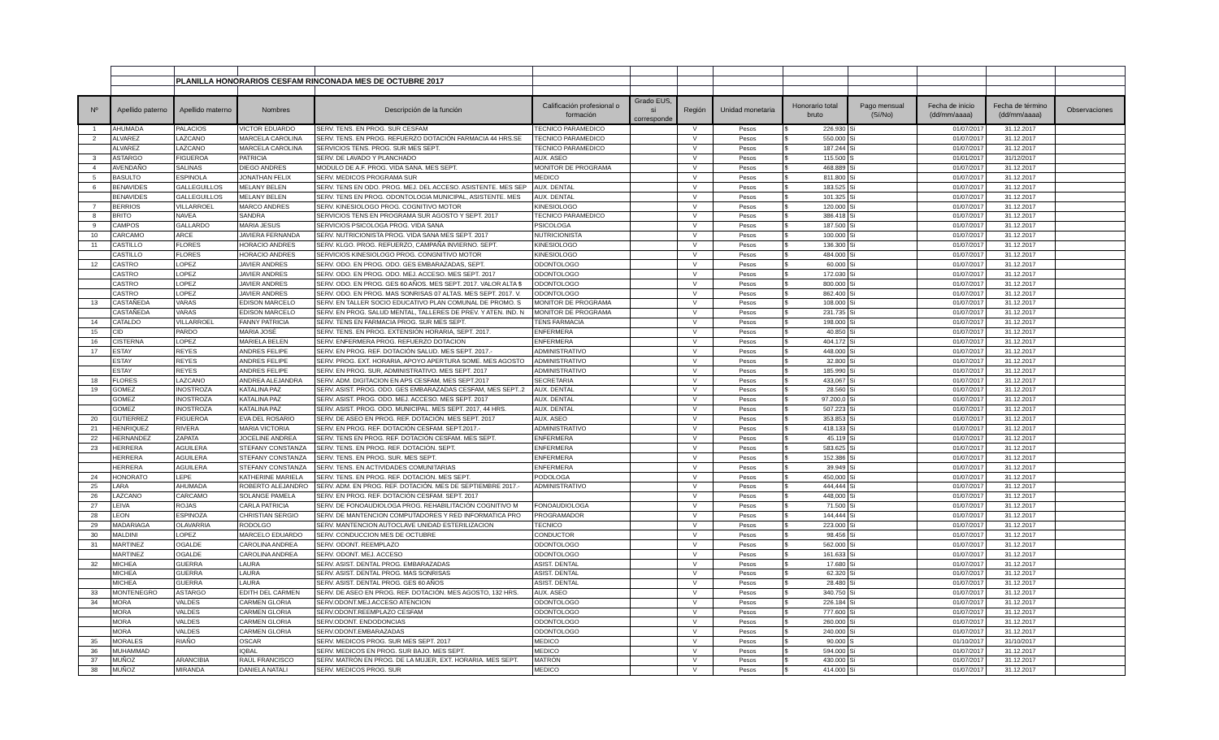| | | PLANILLA HONORARIOS CESFAM RINCONADA MES DE OCTUBRE 2017 | | | | | | | | | | | |
| Nº | Apellido paterno | Apellido materno | Nombres | Descripción de la función | Calificación profesional o formación | Grado EUS, si corresponde | Región | Unidad monetaria | Honorario total bruto | Pago mensual (Sí/No) | Fecha de inicio (dd/mm/aaaa) | Fecha de término (dd/mm/aaaa) | Observaciones |
| 1 | AHUMADA | PALACIOS | VICTOR EDUARDO | SERV. TENS. EN PROG. SUR CESFAM | TECNICO PARAMEDICO | | V | Pesos | $ 226.930 | Sí | 01/07/2017 | 31.12.2017 | |
| 2 | ALVAREZ | LAZCANO | MARCELA CAROLINA | SERV. TENS. EN PROG. REFUERZO DOTACIÓN FARMACIA 44 HRS.SE | TECNICO PARAMEDICO | | V | Pesos | $ 550.000 | Sí | 01/07/2017 | 31.12.2017 | |
| | ALVAREZ | LAZCANO | MARCELA CAROLINA | SERVICIOS TENS. PROG. SUR MES SEPT. | TECNICO PARAMEDICO | | V | Pesos | $ 187.244 | Sí | 01/07/2017 | 31.12.2017 | |
| 3 | ASTARGO | FIGUEROA | PATRICIA | SERV. DE LAVADO Y PLANCHADO | AUX. ASEO | | V | Pesos | $ 115.500 | S | 01/01/2017 | 31/12/2017 | |
| 4 | AVENDAÑO | SALINAS | DIEGO ANDRES | MODULO DE A.F. PROG. VIDA SANA. MES SEPT. | MONITOR DE PROGRAMA | | V | Pesos | $ 468.889 | Sí | 01/07/2017 | 31.12.2017 | |
| 5 | BASULTO | ESPINOLA | JONATHAN FELIX | SERV. MEDICOS PROGRAMA SUR | MEDICO | | V | Pesos | $ 811.800 | Sí | 01/07/2017 | 31.12.2017 | |
| 6 | BENAVIDES | GALLEGUILLOS | MELANY BELEN | SERV. TENS EN ODO. PROG. MEJ. DEL ACCESO. ASISTENTE. MES SEP | AUX. DENTAL | | V | Pesos | $ 183.525 | Sí | 01/07/2017 | 31.12.2017 | |
| | BENAVIDES | GALLEGUILLOS | MELANY BELEN | SERV. TENS EN PROG. ODONTOLOGIA MUNICIPAL, ASISTENTE. MES | AUX. DENTAL | | V | Pesos | $ 101.325 | Sí | 01/07/2017 | 31.12.2017 | |
| 7 | BERRIOS | VILLARROEL | MARCO ANDRES | SERV. KINESIOLOGO PROG. COGNITIVO MOTOR | KINESIOLOGO | | V | Pesos | $ 120.000 | Sí | 01/07/2017 | 31.12.2017 | |
| 8 | BRITO | NAVEA | SANDRA | SERVICIOS TENS EN PROGRAMA SUR AGOSTO Y SEPT. 2017 | TECNICO PARAMEDICO | | V | Pesos | $ 386.418 | Sí | 01/07/2017 | 31.12.2017 | |
| 9 | CAMPOS | GALLARDO | MARIA JESUS | SERVICIOS PSICOLOGA PROG. VIDA SANA | PSICOLOGA | | V | Pesos | $ 187.500 | Sí | 01/07/2017 | 31.12.2017 | |
| 10 | CARCAMO | ARCE | JAVIERA FERNANDA | SERV. NUTRICIONISTA PROG. VIDA SANA MES SEPT. 2017 | NUTRICIONISTA | | V | Pesos | $ 100.000 | Sí | 01/07/2017 | 31.12.2017 | |
| 11 | CASTILLO | FLORES | HORACIO ANDRES | SERV. KLGO. PROG. REFUERZO, CAMPAÑA INVIERNO. SEPT. | KINESIOLOGO | | V | Pesos | $ 136.300 | Sí | 01/07/2017 | 31.12.2017 | |
| | CASTILLO | FLORES | HORACIO ANDRES | SERVICIOS KINESIOLOGO PROG. CONGNITIVO MOTOR | KINESIOLOGO | | V | Pesos | $ 484.000 | Sí | 01/07/2017 | 31.12.2017 | |
| 12 | CASTRO | LOPEZ | JAVIER ANDRES | SERV. ODO. EN PROG. ODO. GES EMBARAZADAS, SEPT. | ODONTOLOGO | | V | Pesos | $ 60.000 | Sí | 01/07/2017 | 31.12.2017 | |
| | CASTRO | LOPEZ | JAVIER ANDRES | SERV. ODO. EN PROG. ODO. MEJ. ACCESO. MES SEPT. 2017 | ODONTOLOGO | | V | Pesos | $ 172.030 | Sí | 01/07/2017 | 31.12.2017 | |
| | CASTRO | LOPEZ | JAVIER ANDRES | SERV. ODO. EN PROG. GES 60 AÑOS. MES SEPT. 2017. VALOR ALTA $ | ODONTOLOGO | | V | Pesos | $ 800.000 | Sí | 01/07/2017 | 31.12.2017 | |
| | CASTRO | LOPEZ | JAVIER ANDRES | SERV. ODO. EN PROG. MAS SONRISAS 07 ALTAS. MES SEPT. 2017. V. | ODONTOLOGO | | V | Pesos | $ 862.400 | Sí | 01/07/2017 | 31.12.2017 | |
| 13 | CASTAÑEDA | VARAS | EDISON MARCELO | SERV. EN TALLER SOCIO EDUCATIVO PLAN COMUNAL DE PROMO. S | MONITOR DE PROGRAMA | | V | Pesos | $ 108.000 | Sí | 01/07/2017 | 31.12.2017 | |
| | CASTAÑEDA | VARAS | EDISON MARCELO | SERV. EN PROG. SALUD MENTAL, TALLERES DE PREV. Y ATEN. IND. N | MONITOR DE PROGRAMA | | V | Pesos | $ 231.735 | Sí | 01/07/2017 | 31.12.2017 | |
| 14 | CATALDO | VILLARROEL | FANNY PATRICIA | SERV. TENS EN FARMACIA PROG. SUR MES SEPT. | TENS FARMACIA | | V | Pesos | $ 198.000 | Sí | 01/07/2017 | 31.12.2017 | |
| 15 | CID | PARDO | MARIA JOSÉ | SERV. TENS. EN PROG. EXTENSIÓN HORARIA, SEPT. 2017. | ENFERMERA | | V | Pesos | $ 40.850 | Sí | 01/07/2017 | 31.12.2017 | |
| 16 | CISTERNA | LOPEZ | MARIELA BELEN | SERV. ENFERMERA PROG. REFUERZO DOTACION | ENFERMERA | | V | Pesos | $ 404.172 | Sí | 01/07/2017 | 31.12.2017 | |
| 17 | ESTAY | REYES | ANDRES FELIPE | SERV. EN PROG. REF. DOTACIÓN SALUD. MES SEPT. 2017.- | ADMINISTRATIVO | | V | Pesos | $ 448.000 | Sí | 01/07/2017 | 31.12.2017 | |
| | ESTAY | REYES | ANDRES FELIPE | SERV. PROG. EXT. HORARIA, APOYO APERTURA SOME. MES AGOSTO | ADMINISTRATIVO | | V | Pesos | $ 32.800 | Sí | 01/07/2017 | 31.12.2017 | |
| | ESTAY | REYES | ANDRES FELIPE | SERV. EN PROG. SUR, ADMINISTRATIVO. MES SEPT. 2017 | ADMINISTRATIVO | | V | Pesos | $ 185.990 | Sí | 01/07/2017 | 31.12.2017 | |
| 18 | FLORES | LAZCANO | ANDREA ALEJANDRA | SERV. ADM. DIGITACION EN APS CESFAM, MES SEPT.2017 | SECRETARIA | | V | Pesos | $ 433,067 | Sí | 01/07/2017 | 31.12.2017 | |
| 19 | GOMEZ | INOSTROZA | KATALINA PAZ | SERV. ASIST. PROG. ODO. GES EMBARAZADAS CESFAM, MES SEPT..2 | AUX. DENTAL | | V | Pesos | $ 28.560 | Sí | 01/07/2017 | 31.12.2017 | |
| | GOMEZ | INOSTROZA | KATALINA PAZ | SERV. ASIST. PROG. ODO. MEJ. ACCESO. MES SEPT. 2017 | AUX. DENTAL | | V | Pesos | $ 97.200,0 | Sí | 01/07/2017 | 31.12.2017 | |
| | GOMEZ | INOSTROZA | KATALINA PAZ | SERV. ASIST. PROG. ODO. MUNICIPAL. MES SEPT. 2017, 44 HRS. | AUX. DENTAL | | V | Pesos | $ 507.223 | Sí | 01/07/2017 | 31.12.2017 | |
| 20 | GUTIERREZ | FIGUEROA | EVA DEL ROSARIO | SERV. DE ASEO EN PROG. REF. DOTACIÓN. MES SEPT. 2017 | AUX. ASEO | | V | Pesos | $ 353.853 | Sí | 01/07/2017 | 31.12.2017 | |
| 21 | HENRIQUEZ | RIVERA | MARIA VICTORIA | SERV. EN PROG. REF. DOTACIÓN CESFAM. SEPT.2017.- | ADMINISTRATIVO | | V | Pesos | $ 418.133 | Sí | 01/07/2017 | 31.12.2017 | |
| 22 | HERNANDEZ | ZAPATA | JOCELINE ANDREA | SERV. TENS EN PROG. REF. DOTACIÓN CESFAM. MES SEPT. | ENFERMERA | | V | Pesos | $ 45.119 | Sí | 01/07/2017 | 31.12.2017 | |
| 23 | HERRERA | AGUILERA | STEFANY CONSTANZA | SERV. TENS. EN PROG. REF. DOTACIÓN. SEPT. | ENFERMERA | | V | Pesos | $ 583.625 | Sí | 01/07/2017 | 31.12.2017 | |
| | HERRERA | AGUILERA | STEFANY CONSTANZA | SERV. TENS. EN PROG. SUR. MES SEPT. | ENFERMERA | | V | Pesos | $ 152.386 | Sí | 01/07/2017 | 31.12.2017 | |
| | HERRERA | AGUILERA | STEFANY CONSTANZA | SERV. TENS. EN ACTIVIDADES COMUNITARIAS | ENFERMERA | | V | Pesos | $ 39.949 | Sí | 01/07/2017 | 31.12.2017 | |
| 24 | HONORATO | LEPE | KATHERINE MARIELA | SERV. TENS. EN PROG. REF. DOTACIÓN. MES SEPT. | PODOLOGA | | V | Pesos | $ 450,000 | Sí | 01/07/2017 | 31.12.2017 | |
| 25 | LARA | AHUMADA | ROBERTO ALEJANDRO | SERV. ADM. EN PROG. REF. DOTACIÓN. MES DE SEPTIEMBRE 2017.- | ADMINISTRATIVO | | V | Pesos | $ 444,444 | Sí | 01/07/2017 | 31.12.2017 | |
| 26 | LAZCANO | CARCAMO | SOLANGE PAMELA | SERV. EN PROG. REF. DOTACIÓN CESFAM. SEPT. 2017 | | | V | Pesos | $ 448,000 | Sí | 01/07/2017 | 31.12.2017 | |
| 27 | LEIVA | ROJAS | CARLA PATRICIA | SERV. DE FONOAUDIOLOGA PROG. REHABILITACIÓN COGNITIVO M | FONOAUDIOLOGA | | V | Pesos | $ 71.500 | Sí | 01/07/2017 | 31.12.2017 | |
| 28 | LEON | ESPINOZA | CHRISTIAN SERGIO | SERV. DE MANTENCION COMPUTADORES Y RED INFORMATICA PRO | PROGRAMADOR | | V | Pesos | $ 144,444 | Sí | 01/07/2017 | 31.12.2017 | |
| 29 | MADARIAGA | OLAVARRIA | RODOLGO | SERV. MANTENCION AUTOCLAVE UNIDAD ESTERILIZACION | TECNICO | | V | Pesos | $ 223.000 | Sí | 01/07/2017 | 31.12.2017 | |
| 30 | MALDINI | LOPEZ | MARCELO EDUARDO | SERV. CONDUCCION MES DE OCTUBRE | CONDUCTOR | | V | Pesos | $ 98.456 | Sí | 01/07/2017 | 31.12.2017 | |
| 31 | MARTINEZ | OGALDE | CAROLINA ANDREA | SERV. ODONT. REEMPLAZO | ODONTOLOGO | | V | Pesos | $ 562.000 | Sí | 01/07/2017 | 31.12.2017 | |
| | MARTINEZ | OGALDE | CAROLINA ANDREA | SERV. ODONT. MEJ. ACCESO | ODONTOLOGO | | V | Pesos | $ 161.633 | Sí | 01/07/2017 | 31.12.2017 | |
| 32 | MICHEA | GUERRA | LAURA | SERV. ASIST. DENTAL PROG. EMBARAZADAS | ASIST. DENTAL | | V | Pesos | $ 17.680 | Sí | 01/07/2017 | 31.12.2017 | |
| | MICHEA | GUERRA | LAURA | SERV. ASIST. DENTAL PROG. MAS SONRISAS | ASIST. DENTAL | | V | Pesos | $ 62.320 | Sí | 01/07/2017 | 31.12.2017 | |
| | MICHEA | GUERRA | LAURA | SERV. ASIST. DENTAL PROG. GES 60 AÑOS | ASIST. DENTAL | | V | Pesos | $ 28.480 | Sí | 01/07/2017 | 31.12.2017 | |
| 33 | MONTENEGRO | ASTARGO | EDITH DEL CARMEN | SERV. DE ASEO EN PROG. REF. DOTACIÓN. MES AGOSTO, 132 HRS. | AUX. ASEO | | V | Pesos | $ 340.750 | Sí | 01/07/2017 | 31.12.2017 | |
| 34 | MORA | VALDES | CARMEN GLORIA | SERV.ODONT.MEJ.ACCESO ATENCION | ODONTOLOGO | | V | Pesos | $ 226.184 | Sí | 01/07/2017 | 31.12.2017 | |
| | MORA | VALDES | CARMEN GLORIA | SERV.ODONT.REEMPLAZO CESFAM | ODONTOLOGO | | V | Pesos | $ 777.600 | Sí | 01/07/2017 | 31.12.2017 | |
| | MORA | VALDES | CARMEN GLORIA | SERV.ODONT. ENDODONCIAS | ODONTOLOGO | | V | Pesos | $ 260.000 | Sí | 01/07/2017 | 31.12.2017 | |
| | MORA | VALDES | CARMEN GLORIA | SERV.ODONT.EMBARAZADAS | ODONTOLOGO | | V | Pesos | $ 240.000 | Sí | 01/07/2017 | 31.12.2017 | |
| 35 | MORALES | RIAÑO | OSCAR | SERV. MEDICOS PROG. SUR MES SEPT. 2017 | MEDICO | | V | Pesos | $ 90.000 | S | 01/10/2017 | 31/10/2017 | |
| 36 | MUHAMMAD | | IQBAL | SERV. MEDICOS EN PROG. SUR BAJO. MES SEPT. | MEDICO | | V | Pesos | $ 594.000 | Sí | 01/07/2017 | 31.12.2017 | |
| 37 | MUÑOZ | ARANCIBIA | RAÚL FRANCISCO | SERV. MATRÓN EN PROG. DE LA MUJER, EXT. HORARIA. MES SEPT. | MATRÓN | | V | Pesos | $ 430.000 | Sí | 01/07/2017 | 31.12.2017 | |
| 38 | MUÑOZ | MIRANDA | DANIELA NATALI | SERV. MEDICOS PROG. SUR | MEDICO | | V | Pesos | $ 414.000 | Sí | 01/07/2017 | 31.12.2017 | |